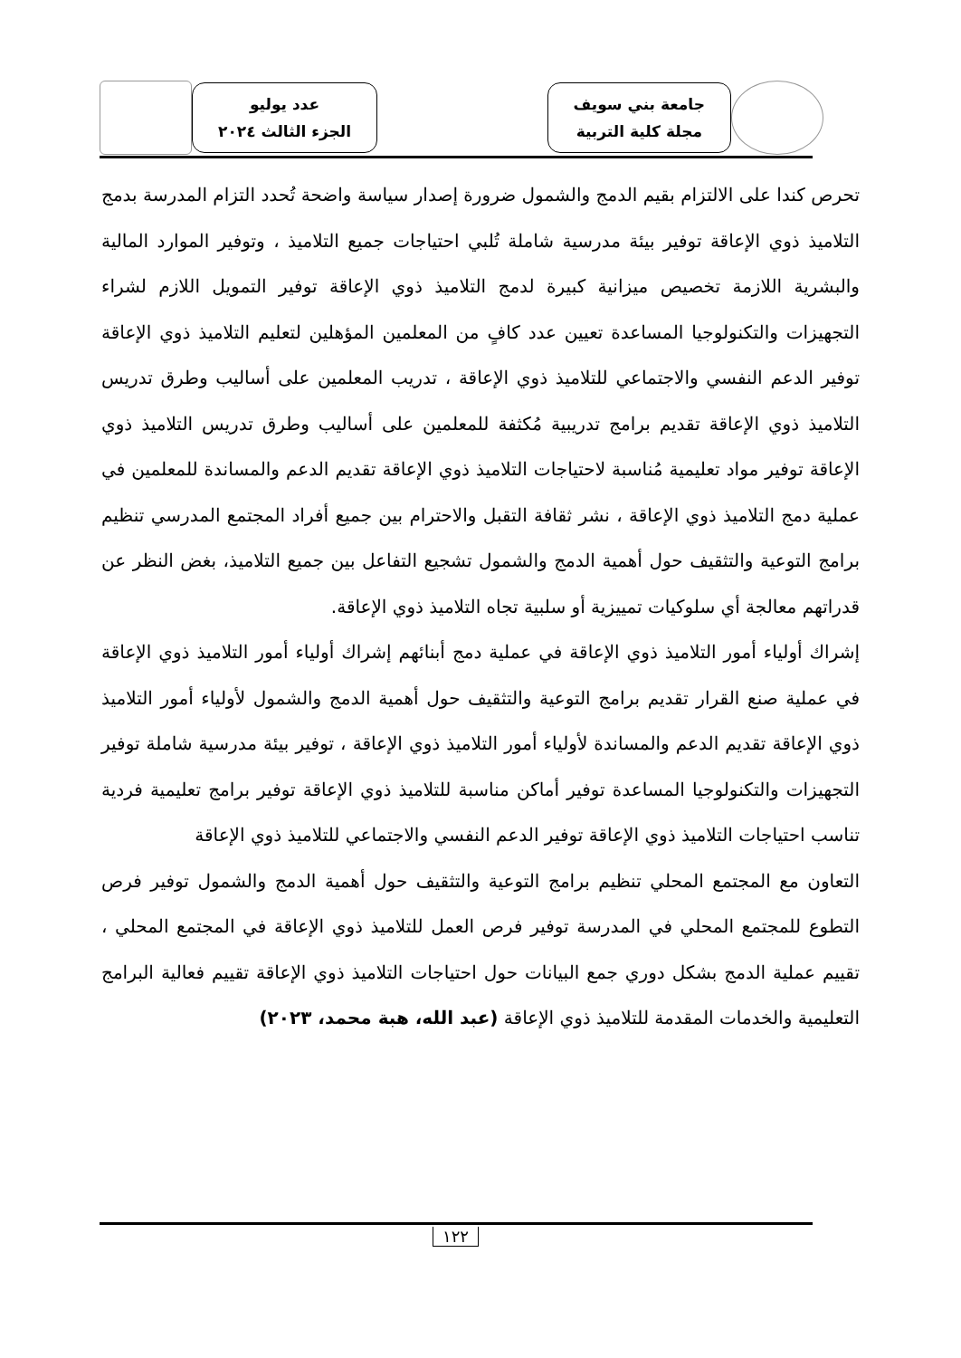جامعة بني سويف
مجلة كلية التربية
عدد يوليو
الجزء الثالث ٢٠٢٤
تحرص كندا على الالتزام بقيم الدمج والشمول ضرورة إصدار سياسة واضحة تُحدد التزام المدرسة بدمج التلاميذ ذوي الإعاقة توفير بيئة مدرسية شاملة تُلبي احتياجات جميع التلاميذ ، وتوفير الموارد المالية والبشرية اللازمة تخصيص ميزانية كبيرة لدمج التلاميذ ذوي الإعاقة توفير التمويل اللازم لشراء التجهيزات والتكنولوجيا المساعدة تعيين عدد كافٍ من المعلمين المؤهلين لتعليم التلاميذ ذوي الإعاقة توفير الدعم النفسي والاجتماعي للتلاميذ ذوي الإعاقة ، تدريب المعلمين على أساليب وطرق تدريس التلاميذ ذوي الإعاقة تقديم برامج تدريبية مُكثفة للمعلمين على أساليب وطرق تدريس التلاميذ ذوي الإعاقة توفير مواد تعليمية مُناسبة لاحتياجات التلاميذ ذوي الإعاقة تقديم الدعم والمساندة للمعلمين في عملية دمج التلاميذ ذوي الإعاقة ، نشر ثقافة التقبل والاحترام بين جميع أفراد المجتمع المدرسي تنظيم برامج التوعية والتثقيف حول أهمية الدمج والشمول تشجيع التفاعل بين جميع التلاميذ، بغض النظر عن قدراتهم معالجة أي سلوكيات تمييزية أو سلبية تجاه التلاميذ ذوي الإعاقة.
إشراك أولياء أمور التلاميذ ذوي الإعاقة في عملية دمج أبنائهم إشراك أولياء أمور التلاميذ ذوي الإعاقة في عملية صنع القرار تقديم برامج التوعية والتثقيف حول أهمية الدمج والشمول لأولياء أمور التلاميذ ذوي الإعاقة تقديم الدعم والمساندة لأولياء أمور التلاميذ ذوي الإعاقة ، توفير بيئة مدرسية شاملة توفير التجهيزات والتكنولوجيا المساعدة توفير أماكن مناسبة للتلاميذ ذوي الإعاقة توفير برامج تعليمية فردية تناسب احتياجات التلاميذ ذوي الإعاقة توفير الدعم النفسي والاجتماعي للتلاميذ ذوي الإعاقة
التعاون مع المجتمع المحلي تنظيم برامج التوعية والتثقيف حول أهمية الدمج والشمول توفير فرص التطوع للمجتمع المحلي في المدرسة توفير فرص العمل للتلاميذ ذوي الإعاقة في المجتمع المحلي ، تقييم عملية الدمج بشكل دوري جمع البيانات حول احتياجات التلاميذ ذوي الإعاقة تقييم فعالية البرامج التعليمية والخدمات المقدمة للتلاميذ ذوي الإعاقة (عبد الله، هبة محمد، ٢٠٢٣)
١٢٢